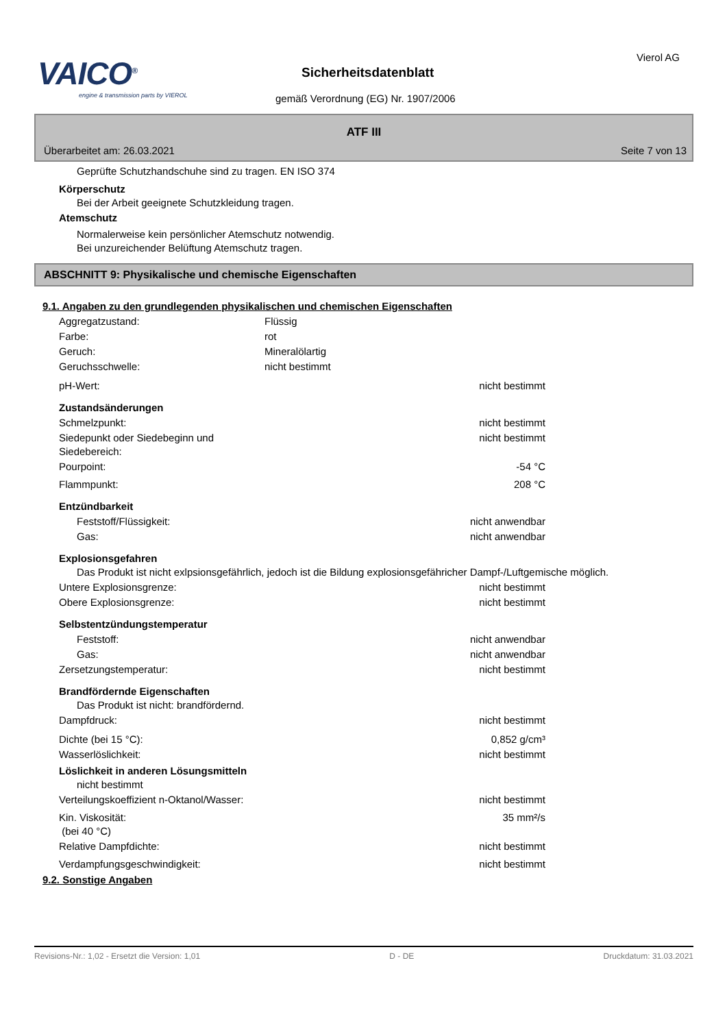VAICO<sup>®</sup>
engine & transmission parts by VIEROL
Sicherheitsdatenblatt
gemäß Verordnung (EG) Nr. 1907/2006
Vierol AG
ATF III
Überarbeitet am: 26.03.2021 Seite 7 von 13
Geprüfte Schutzhandschuhe sind zu tragen. EN ISO 374
Körperschutz
Bei der Arbeit geeignete Schutzkleidung tragen.
Atemschutz
Normalerweise kein persönlicher Atemschutz notwendig.
Bei unzureichender Belüftung Atemschutz tragen.
ABSCHNITT 9: Physikalische und chemische Eigenschaften
9.1. Angaben zu den grundlegenden physikalischen und chemischen Eigenschaften
Aggregatzustand: Flüssig
Farbe: rot
Geruch: Mineralölartig
Geruchsschwelle: nicht bestimmt
pH-Wert: nicht bestimmt
Zustandsänderungen
Schmelzpunkt: nicht bestimmt
Siedepunkt oder Siedebeginn und Siedebereich: nicht bestimmt
Pourpoint: -54 °C
Flammpunkt: 208 °C
Entzündbarkeit
Feststoff/Flüssigkeit: nicht anwendbar
Gas: nicht anwendbar
Explosionsgefahren
Das Produkt ist nicht exlpsionsgefährlich, jedoch ist die Bildung explosionsgefähricher Dampf-/Luftgemische möglich.
Untere Explosionsgrenze: nicht bestimmt
Obere Explosionsgrenze: nicht bestimmt
Selbstentzündungstemperatur
Feststoff: nicht anwendbar
Gas: nicht anwendbar
Zersetzungstemperatur: nicht bestimmt
Brandfördernde Eigenschaften
Das Produkt ist nicht: brandfördernd.
Dampfdruck: nicht bestimmt
Dichte (bei 15 °C): 0,852 g/cm³
Wasserlöslichkeit: nicht bestimmt
Löslichkeit in anderen Lösungsmitteln
nicht bestimmt
Verteilungskoeffizient n-Oktanol/Wasser: nicht bestimmt
Kin. Viskosität:
(bei 40 °C) 35 mm²/s
Relative Dampfdichte: nicht bestimmt
Verdampfungsgeschwindigkeit: nicht bestimmt
9.2. Sonstige Angaben
Revisions-Nr.: 1,02 - Ersetzt die Version: 1,01 D - DE Druckdatum: 31.03.2021